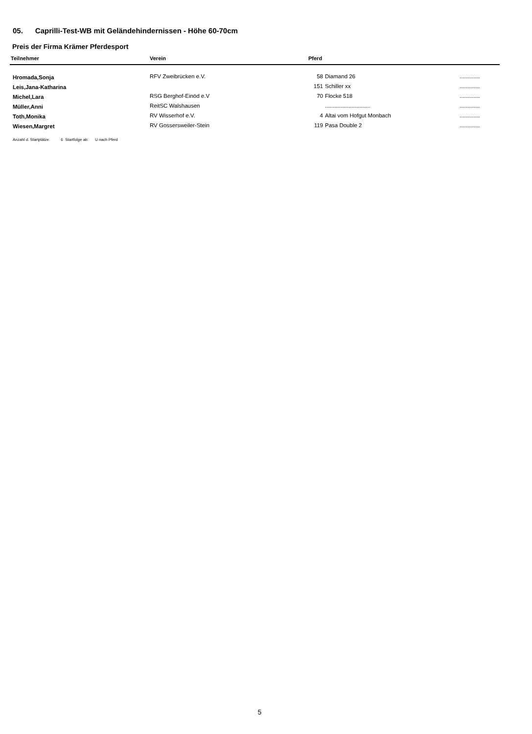05. Caprilli-Test-WB mit Geländehindernissen - Höhe 60-70cm
Preis der Firma Krämer Pferdesport
| Teilnehmer | Verein | Pferd | | |
| --- | --- | --- | --- | --- |
| Hromada,Sonja | RFV Zweibrücken e.V. | 58 | Diamand 26 | ............. |
| Leis,Jana-Katharina | | 151 | Schiller xx | ............. |
| Michel,Lara | RSG Berghof-Einöd e.V | 70 | Flocke 518 | ............. |
| Müller,Anni | ReitSC Walshausen | | ............................. | ............. |
| Toth,Monika | RV Wisserhof e.V. | 4 | Altai vom Hofgut Monbach | ............. |
| Wiesen,Margret | RV Gossersweiler-Stein | 119 | Pasa Double 2 | ............. |
Anzahl d. Startplätze: 6 Startfolge ab: U nach Pferd
5